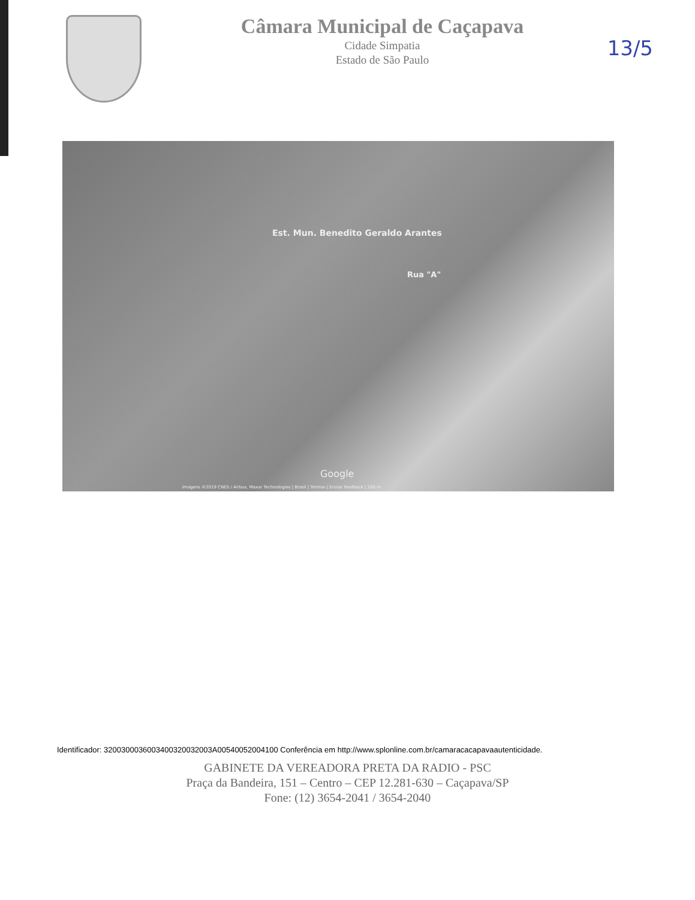Câmara Municipal de Caçapava
Cidade Simpatia
Estado de São Paulo
13/5
Est. Mun. Benedito Geraldo Arantes
Rua "A"
Google
Imagens ©2019 CNES / Airbus, Maxar Technologies | Brasil | Termos | Enviar feedback | 100 m
Identificador: 3200300036003400320032003A00540052004100 Conferência em http://www.splonline.com.br/camaracacapavaautenticidade.
GABINETE DA VEREADORA PRETA DA RADIO - PSC
Praça da Bandeira, 151 – Centro – CEP 12.281-630 – Caçapava/SP
Fone: (12) 3654-2041 / 3654-2040